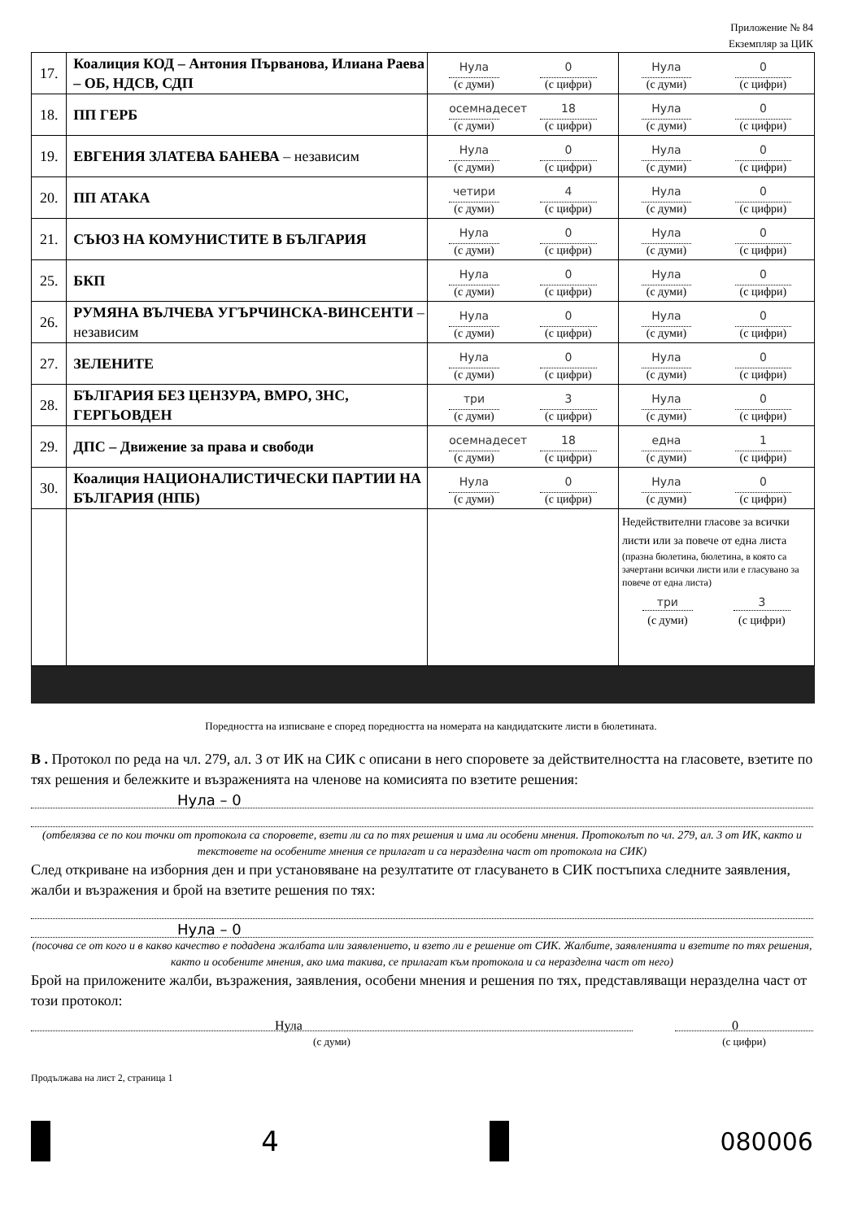Приложение № 84
Екземпляр за ЦИК
| 17. | Коалиция КОД – Антония Първанова, Илиана Раева – ОБ, НДСВ, СДП | Нула (с думи) 0 (с цифри) | Нула (с думи) 0 (с цифри) |
| 18. | ПП ГЕРБ | осемнадесет (с думи) 18 (с цифри) | Нула (с думи) 0 (с цифри) |
| 19. | ЕВГЕНИЯ ЗЛАТЕВА БАНЕВА – независим | Нула (с думи) 0 (с цифри) | Нула (с думи) 0 (с цифри) |
| 20. | ПП АТАКА | четири (с думи) 4 (с цифри) | Нула (с думи) 0 (с цифри) |
| 21. | СЪЮЗ НА КОМУНИСТИТЕ В БЪЛГАРИЯ | Нула (с думи) 0 (с цифри) | Нула (с думи) 0 (с цифри) |
| 25. | БКП | Нула (с думи) 0 (с цифри) | Нула (с думи) 0 (с цифри) |
| 26. | РУМЯНА ВЪЛЧЕВА УГЪРЧИНСКА-ВИНСЕНТИ – независим | Нула (с думи) 0 (с цифри) | Нула (с думи) 0 (с цифри) |
| 27. | ЗЕЛЕНИТЕ | Нула (с думи) 0 (с цифри) | Нула (с думи) 0 (с цифри) |
| 28. | БЪЛГАРИЯ БЕЗ ЦЕНЗУРА, ВМРО, ЗНС, ГЕРГЬОВДЕН | три (с думи) 3 (с цифри) | Нула (с думи) 0 (с цифри) |
| 29. | ДПС – Движение за права и свободи | осемнадесет (с думи) 18 (с цифри) | една (с думи) 1 (с цифри) |
| 30. | Коалиция НАЦИОНАЛИСТИЧЕСКИ ПАРТИИ НА БЪЛГАРИЯ (НПБ) | Нула (с думи) 0 (с цифри) | Нула (с думи) 0 (с цифри) |
| | | | Недействителни гласове за всички листи или за повече от една листа (празна бюлетина, бюлетина, в която са зачертани всички листи или е гласувано за повече от една листа) три (с думи) 3 (с цифри) |
Поредността на изписване е според поредността на номерата на кандидатските листи в бюлетината.
В . Протокол по реда на чл. 279, ал. 3 от ИК на СИК с описани в него споровете за действителността на гласовете, взетите по тях решения и бележките и възраженията на членове на комисията по взетите решения:
Нула – 0
(отбелязва се по кои точки от протокола са споровете, взети ли са по тях решения и има ли особени мнения. Протоколът по чл. 279, ал. 3 от ИК, както и текстовете на особените мнения се прилагат и са неразделна част от протокола на СИК)
След откриване на изборния ден и при установяване на резултатите от гласуването в СИК постъпиха следните заявления, жалби и възражения и брой на взетите решения по тях:
Нула – 0
(посочва се от кого и в какво качество е подадена жалбата или заявлението, и взето ли е решение от СИК. Жалбите, заявленията и взетите по тях решения, както и особените мнения, ако има такива, се прилагат към протокола и са неразделна част от него)
Брой на приложените жалби, възражения, заявления, особени мнения и решения по тях, представляващи неразделна част от този протокол:
Нула
(с думи)
0
(с цифри)
Продължава на лист 2, страница 1
4 080006